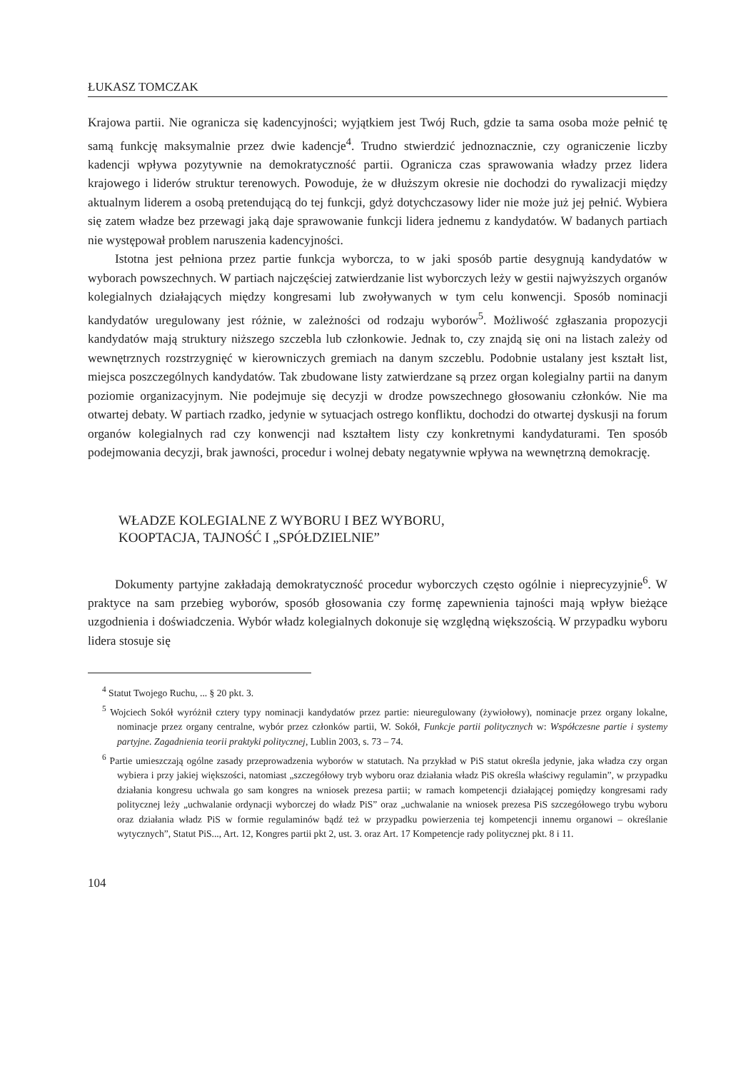ŁUKASZ TOMCZAK
Krajowa partii. Nie ogranicza się kadencyjności; wyjątkiem jest Twój Ruch, gdzie ta sama osoba może pełnić tę samą funkcję maksymalnie przez dwie kadencje<sup>4</sup>. Trudno stwierdzić jednoznacznie, czy ograniczenie liczby kadencji wpływa pozytywnie na demokratyczność partii. Ogranicza czas sprawowania władzy przez lidera krajowego i liderów struktur terenowych. Powoduje, że w dłuższym okresie nie dochodzi do rywalizacji między aktualnym liderem a osobą pretendującą do tej funkcji, gdyż dotychczasowy lider nie może już jej pełnić. Wybiera się zatem władze bez przewagi jaką daje sprawowanie funkcji lidera jednemu z kandydatów. W badanych partiach nie występował problem naruszenia kadencyjności.
Istotna jest pełniona przez partie funkcja wyborcza, to w jaki sposób partie desygnują kandydatów w wyborach powszechnych. W partiach najczęściej zatwierdzanie list wyborczych leży w gestii najwyższych organów kolegialnych działających między kongresami lub zwoływanych w tym celu konwencji. Sposób nominacji kandydatów uregulowany jest różnie, w zależności od rodzaju wyborów<sup>5</sup>. Możliwość zgłaszania propozycji kandydatów mają struktury niższego szczebla lub członkowie. Jednak to, czy znajdą się oni na listach zależy od wewnętrznych rozstrzygnięć w kierowniczych gremiach na danym szczeblu. Podobnie ustalany jest kształt list, miejsca poszczególnych kandydatów. Tak zbudowane listy zatwierdzane są przez organ kolegialny partii na danym poziomie organizacyjnym. Nie podejmuje się decyzji w drodze powszechnego głosowaniu członków. Nie ma otwartej debaty. W partiach rzadko, jedynie w sytuacjach ostrego konfliktu, dochodzi do otwartej dyskusji na forum organów kolegialnych rad czy konwencji nad kształtem listy czy konkretnymi kandydaturami. Ten sposób podejmowania decyzji, brak jawności, procedur i wolnej debaty negatywnie wpływa na wewnętrzną demokrację.
WŁADZE KOLEGIALNE Z WYBORU I BEZ WYBORU,
KOOPTACJA, TAJNOŚĆ I „SPÓŁDZIELNIE”
Dokumenty partyjne zakładają demokratyczność procedur wyborczych często ogólnie i nieprecyzyjnie<sup>6</sup>. W praktyce na sam przebieg wyborów, sposób głosowania czy formę zapewnienia tajności mają wpływ bieżące uzgodnienia i doświadczenia. Wybór władz kolegialnych dokonuje się względną większością. W przypadku wyboru lidera stosuje się
<sup>4</sup> Statut Twojego Ruchu, ... § 20 pkt. 3.
<sup>5</sup> Wojciech Sokół wyróżnił cztery typy nominacji kandydatów przez partie: nieuregulowany (żywiołowy), nominacje przez organy lokalne, nominacje przez organy centralne, wybór przez członków partii, W. Sokół, Funkcje partii politycznych w: Współczesne partie i systemy partyjne. Zagadnienia teorii praktyki politycznej, Lublin 2003, s. 73 – 74.
<sup>6</sup> Partie umieszczają ogólne zasady przeprowadzenia wyborów w statutach. Na przykład w PiS statut określa jedynie, jaka władza czy organ wybiera i przy jakiej większości, natomiast „szczegółowy tryb wyboru oraz działania władz PiS określa właściwy regulamin”, w przypadku działania kongresu uchwala go sam kongres na wniosek prezesa partii; w ramach kompetencji działającej pomiędzy kongresami rady politycznej leży „uchwalanie ordynacji wyborczej do władz PiS” oraz „uchwalanie na wniosek prezesa PiS szczegółowego trybu wyboru oraz działania władz PiS w formie regulaminów bądź też w przypadku powierzenia tej kompetencji innemu organowi – określanie wytycznych”, Statut PiS..., Art. 12, Kongres partii pkt 2, ust. 3. oraz Art. 17 Kompetencje rady politycznej pkt. 8 i 11.
104